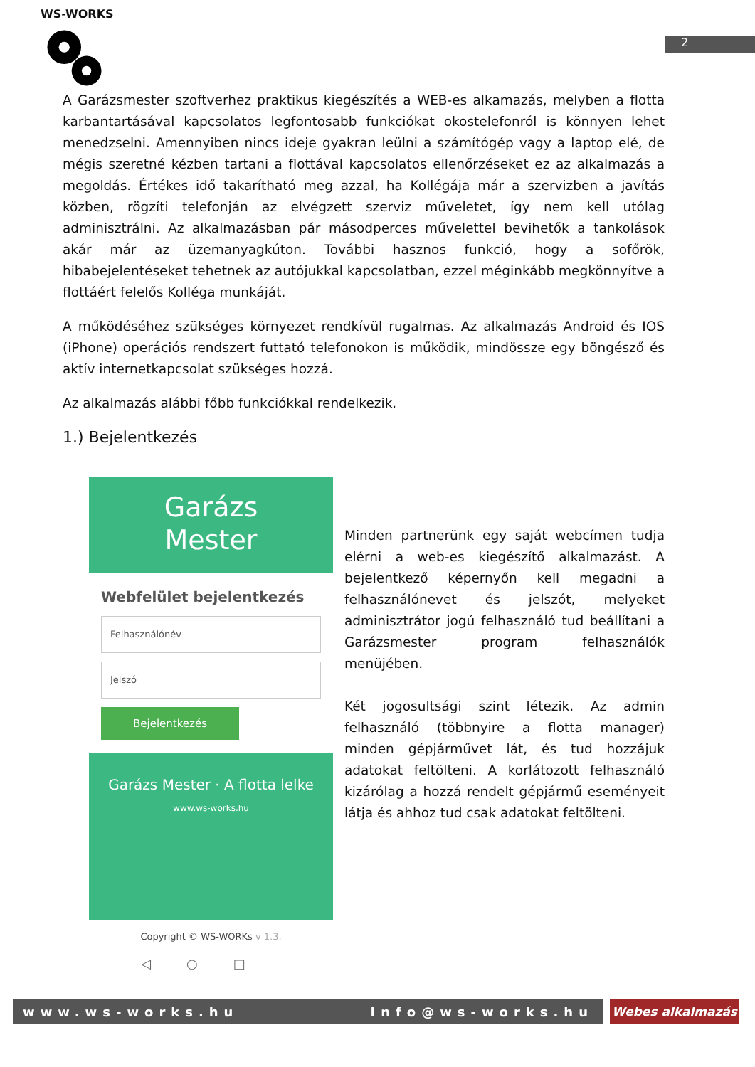WS-WORKS
2
A Garázsmester szoftverhez praktikus kiegészítés a WEB-es alkamazás, melyben a flotta karbantartásával kapcsolatos legfontosabb funkciókat okostelefonról is könnyen lehet menedzselni. Amennyiben nincs ideje gyakran leülni a számítógép vagy a laptop elé, de mégis szeretné kézben tartani a flottával kapcsolatos ellenőrzéseket ez az alkalmazás a megoldás. Értékes idő takarítható meg azzal, ha Kollégája már a szervizben a javítás közben, rögzíti telefonján az elvégzett szerviz műveletet, így nem kell utólag adminisztrálni. Az alkalmazásban pár másodperces művelettel bevihetők a tankolások akár már az üzemanyagkúton. További hasznos funkció, hogy a sofőrök, hibabejelentéseket tehetnek az autójukkal kapcsolatban, ezzel méginkább megkönnyítve a flottáért felelős Kolléga munkáját.
A működéséhez szükséges környezet rendkívül rugalmas. Az alkalmazás Android és IOS (iPhone) operációs rendszert futtató telefonokon is működik, mindössze egy böngésző és aktív internetkapcsolat szükséges hozzá.
Az alkalmazás alábbi főbb funkciókkal rendelkezik.
1.) Bejelentkezés
Garázs
Mester
Webfelület bejelentkezés
Felhasználónév
Jelszó
Bejelentkezés
Garázs Mester · A flotta lelke
www.ws-works.hu
Copyright © WS-WORKs v 1.3.
◁○□
Minden partnerünk egy saját webcímen tudja elérni a web-es kiegészítő alkalmazást. A bejelentkező képernyőn kell megadni a felhasználónevet és jelszót, melyeket adminisztrátor jogú felhasználó tud beállítani a Garázsmester program felhasználók menüjében.
Két jogosultsági szint létezik. Az admin felhasználó (többnyire a flotta manager) minden gépjárművet lát, és tud hozzájuk adatokat feltölteni. A korlátozott felhasználó kizárólag a hozzá rendelt gépjármű eseményeit látja és ahhoz tud csak adatokat feltölteni.
www.ws-works.hu Info@ws-works.hu Webes alkalmazás